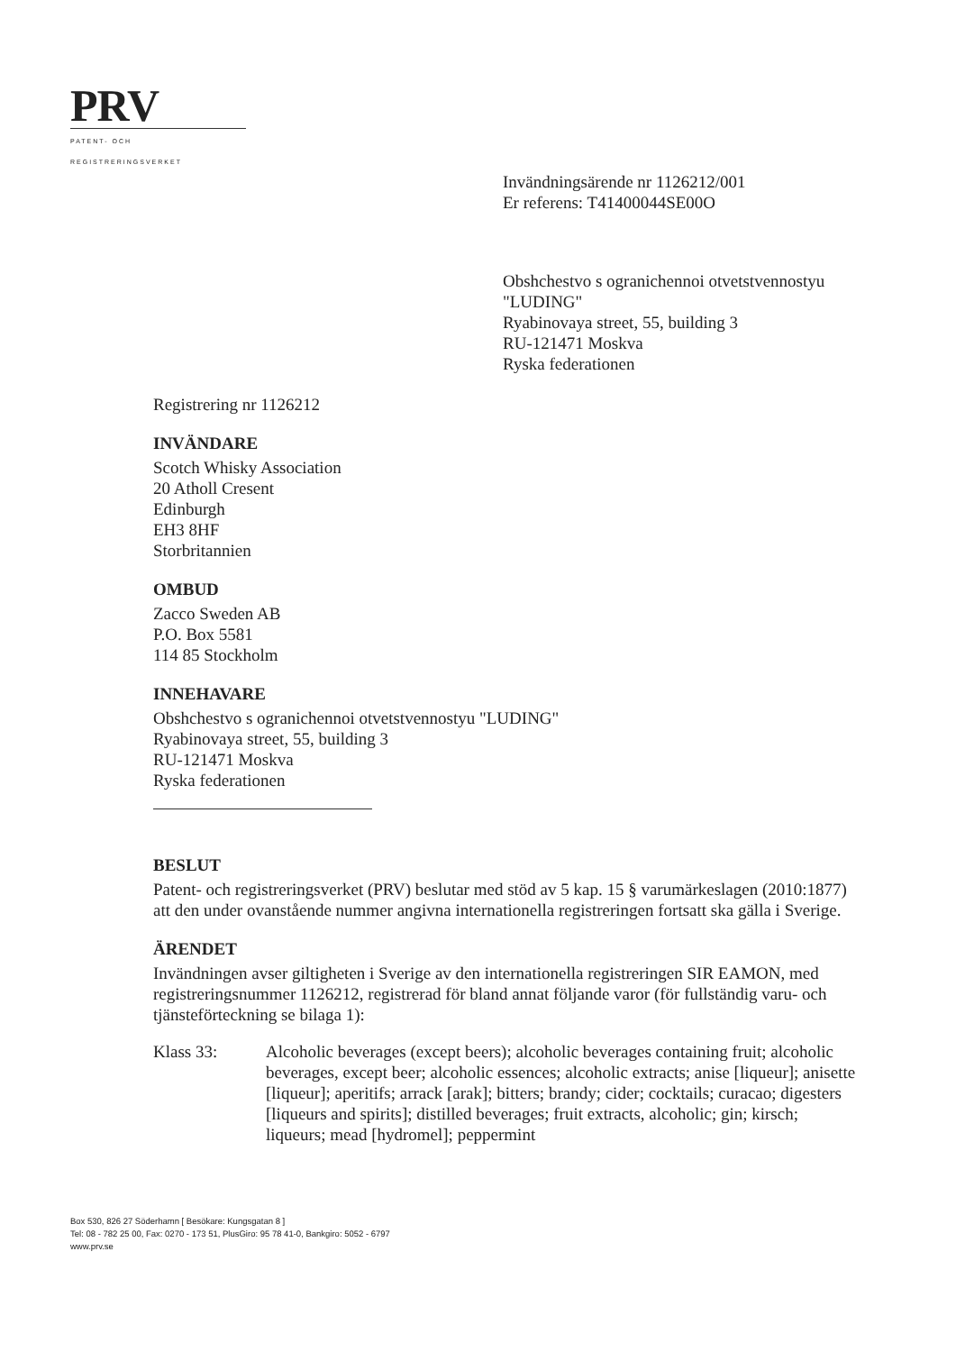PRV
PATENT- OCH REGISTRERINGSVERKET
Invändningsärende nr 1126212/001
Er referens: T41400044SE00O
Obshchestvo s ogranichennoi otvetstvennostyu
"LUDING"
Ryabinovaya street, 55, building 3
RU-121471 Moskva
Ryska federationen
Registrering nr 1126212
INVÄNDARE
Scotch Whisky Association
20 Atholl Cresent
Edinburgh
EH3 8HF
Storbritannien
OMBUD
Zacco Sweden AB
P.O. Box 5581
114 85 Stockholm
INNEHAVARE
Obshchestvo s ogranichennoi otvetstvennostyu "LUDING"
Ryabinovaya street, 55, building 3
RU-121471 Moskva
Ryska federationen
BESLUT
Patent- och registreringsverket (PRV) beslutar med stöd av 5 kap. 15 § varumärkeslagen (2010:1877) att den under ovanstående nummer angivna internationella registreringen fortsatt ska gälla i Sverige.
ÄRENDET
Invändningen avser giltigheten i Sverige av den internationella registreringen SIR EAMON, med registreringsnummer 1126212, registrerad för bland annat följande varor (för fullständig varu- och tjänsteförteckning se bilaga 1):
Klass 33: Alcoholic beverages (except beers); alcoholic beverages containing fruit; alcoholic beverages, except beer; alcoholic essences; alcoholic extracts; anise [liqueur]; anisette [liqueur]; aperitifs; arrack [arak]; bitters; brandy; cider; cocktails; curacao; digesters [liqueurs and spirits]; distilled beverages; fruit extracts, alcoholic; gin; kirsch; liqueurs; mead [hydromel]; peppermint
Box 530, 826 27 Söderhamn [ Besökare: Kungsgatan 8 ]
Tel: 08 - 782 25 00, Fax: 0270 - 173 51, PlusGiro: 95 78 41-0, Bankgiro: 5052 - 6797
www.prv.se